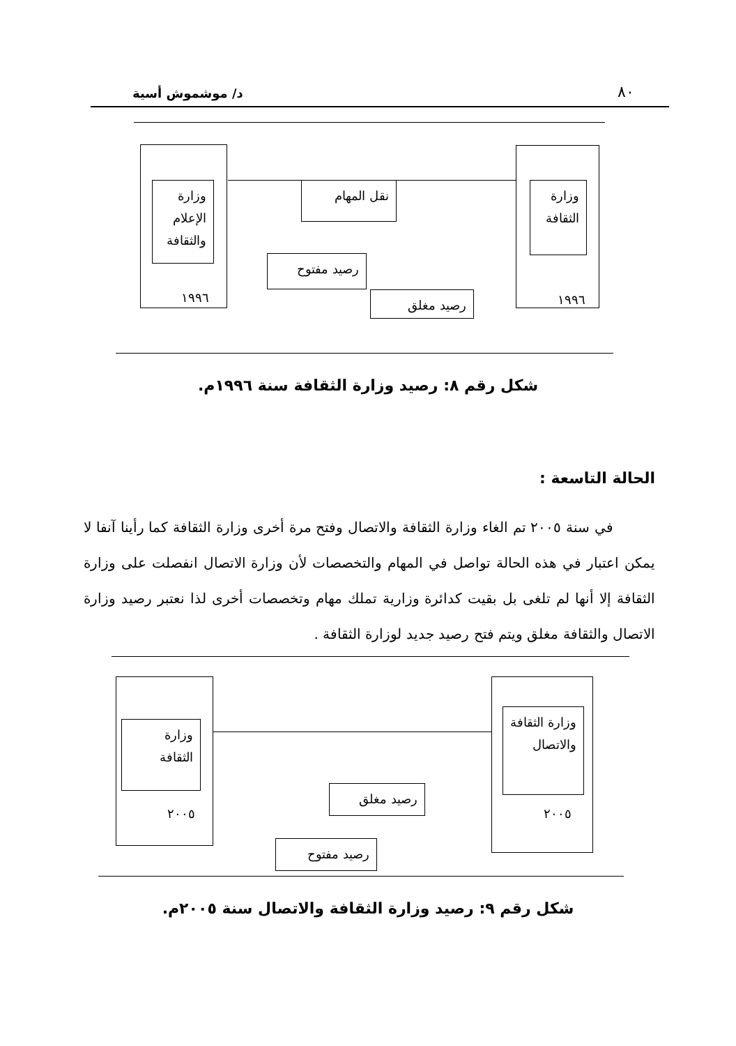٨٠ د/ موشموش أسية
وزارة الثقافة
١٩٩٦
وزارة الإعلام والثقافة
١٩٩٦
نقل المهام
رصيد مفتوح
رصيد مغلق
شكل رقم ٨: رصيد وزارة الثقافة سنة ١٩٩٦م.
الحالة التاسعة :
في سنة ٢٠٠٥ تم الغاء وزارة الثقافة والاتصال وفتح مرة أخرى وزارة الثقافة كما رأينا آنفا لا يمكن اعتبار في هذه الحالة تواصل في المهام والتخصصات لأن وزارة الاتصال انفصلت على وزارة الثقافة إلا أنها لم تلغى بل بقيت كدائرة وزارية تملك مهام وتخصصات أخرى لذا نعتبر رصيد وزارة الاتصال والثقافة مغلق ويتم فتح رصيد جديد لوزارة الثقافة .
وزارة الثقافة والاتصال
٢٠٠٥
وزارة الثقافة
٢٠٠٥
رصيد مغلق
رصيد مفتوح
شكل رقم ٩: رصيد وزارة الثقافة والاتصال سنة ٢٠٠٥م.